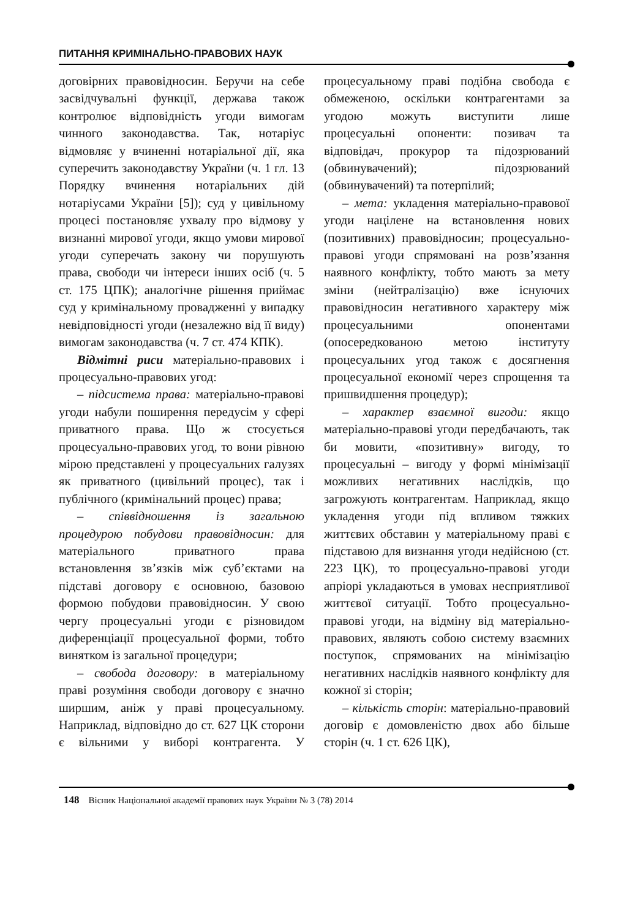ПИТАННЯ КРИМІНАЛЬНО-ПРАВОВИХ НАУК
договірних правовідносин. Беручи на себе засвідчувальні функції, держава також контролює відповідність угоди вимогам чинного законодавства. Так, нотаріус відмовляє у вчиненні нотаріальної дії, яка суперечить законодавству України (ч. 1 гл. 13 Порядку вчинення нотаріальних дій нотаріусами України [5]); суд у цивільному процесі постановляє ухвалу про відмову у визнанні мирової угоди, якщо умови мирової угоди суперечать закону чи порушують права, свободи чи інтереси інших осіб (ч. 5 ст. 175 ЦПК); аналогічне рішення приймає суд у кримінальному провадженні у випадку невідповідності угоди (незалежно від її виду) вимогам законодавства (ч. 7 ст. 474 КПК).
Відмітні риси матеріально-правових і процесуально-правових угод:
– підсистема права: матеріально-правові угоди набули поширення передусім у сфері приватного права. Що ж стосується процесуально-правових угод, то вони рівною мірою представлені у процесуальних галузях як приватного (цивільний процес), так і публічного (кримінальний процес) права;
– співвідношення із загальною процедурою побудови правовідносин: для матеріального приватного права встановлення зв’язків між суб’єктами на підставі договору є основною, базовою формою побудови правовідносин. У свою чергу процесуальні угоди є різновидом диференціації процесуальної форми, тобто винятком із загальної процедури;
– свобода договору: в матеріальному праві розуміння свободи договору є значно ширшим, аніж у праві процесуальному. Наприклад, відповідно до ст. 627 ЦК сторони є вільними у виборі контрагента. У процесуальному праві подібна свобода є обмеженою, оскільки контрагентами за угодою можуть виступити лише процесуальні опоненти: позивач та відповідач, прокурор та підозрюваний (обвинувачений); підозрюваний (обвинувачений) та потерпілий;
– мета: укладення матеріально-правової угоди націлене на встановлення нових (позитивних) правовідносин; процесуально-правові угоди спрямовані на розв’язання наявного конфлікту, тобто мають за мету зміни (нейтралізацію) вже існуючих правовідносин негативного характеру між процесуальними опонентами (опосередкованою метою інституту процесуальних угод також є досягнення процесуальної економії через спрощення та пришвидшення процедур);
– характер взаємної вигоди: якщо матеріально-правові угоди передбачають, так би мовити, «позитивну» вигоду, то процесуальні – вигоду у формі мінімізації можливих негативних наслідків, що загрожують контрагентам. Наприклад, якщо укладення угоди під впливом тяжких життєвих обставин у матеріальному праві є підставою для визнання угоди недійсною (ст. 223 ЦК), то процесуально-правові угоди апріорі укладаються в умовах несприятливої життєвої ситуації. Тобто процесуально-правові угоди, на відміну від матеріально-правових, являють собою систему взаємних поступок, спрямованих на мінімізацію негативних наслідків наявного конфлікту для кожної зі сторін;
– кількість сторін: матеріально-правовий договір є домовленістю двох або більше сторін (ч. 1 ст. 626 ЦК),
148 Вісник Національної академії правових наук України № 3 (78) 2014